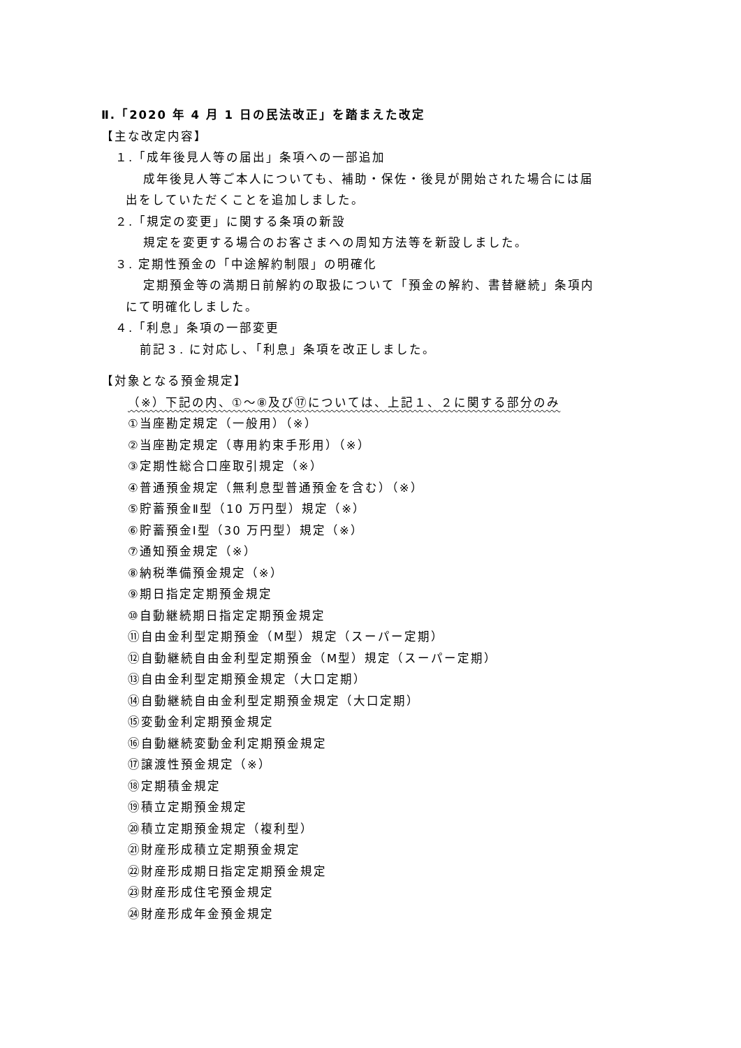Ⅱ.「2020 年 4 月 1 日の民法改正」を踏まえた改定
【主な改定内容】
１.「成年後見人等の届出」条項への一部追加
成年後見人等ご本人についても、補助・保佐・後見が開始された場合には届
出をしていただくことを追加しました。
２.「規定の変更」に関する条項の新設
規定を変更する場合のお客さまへの周知方法等を新設しました。
３. 定期性預金の「中途解約制限」の明確化
定期預金等の満期日前解約の取扱について「預金の解約、書替継続」条項内
にて明確化しました。
４.「利息」条項の一部変更
前記３. に対応し、「利息」条項を改正しました。
【対象となる預金規定】
（※）下記の内、①～⑧及び⑰については、上記１、２に関する部分のみ
①当座勘定規定（一般用）（※）
②当座勘定規定（専用約束手形用）（※）
③定期性総合口座取引規定（※）
④普通預金規定（無利息型普通預金を含む）（※）
⑤貯蓄預金Ⅱ型（10 万円型）規定（※）
⑥貯蓄預金Ⅰ型（30 万円型）規定（※）
⑦通知預金規定（※）
⑧納税準備預金規定（※）
⑨期日指定定期預金規定
⑩自動継続期日指定定期預金規定
⑪自由金利型定期預金（M型）規定（スーパー定期）
⑫自動継続自由金利型定期預金（M型）規定（スーパー定期）
⑬自由金利型定期預金規定（大口定期）
⑭自動継続自由金利型定期預金規定（大口定期）
⑮変動金利定期預金規定
⑯自動継続変動金利定期預金規定
⑰譲渡性預金規定（※）
⑱定期積金規定
⑲積立定期預金規定
⑳積立定期預金規定（複利型）
㉑財産形成積立定期預金規定
㉒財産形成期日指定定期預金規定
㉓財産形成住宅預金規定
㉔財産形成年金預金規定